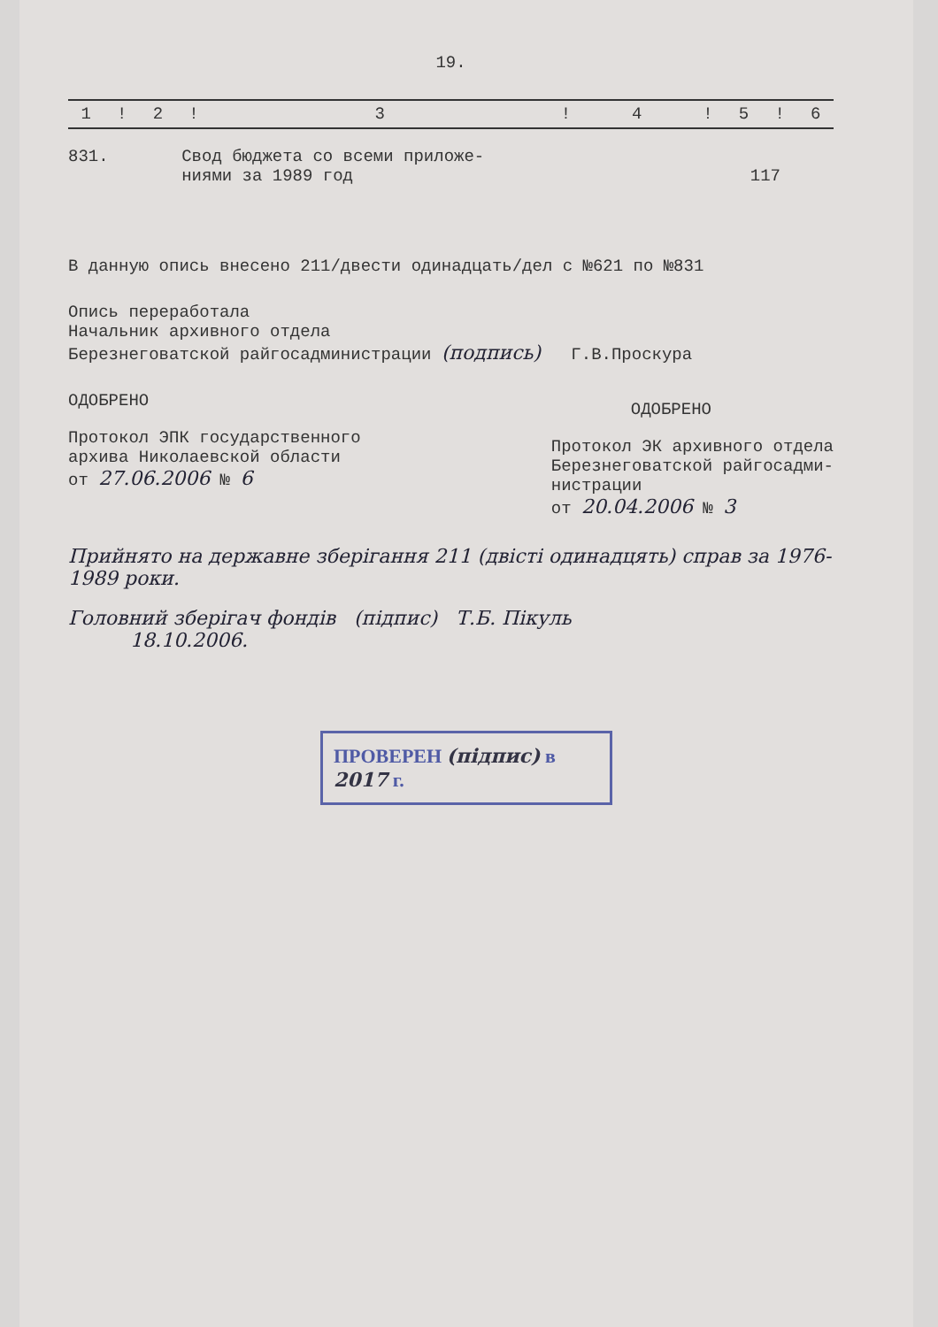19.
| 1 | ! | 2 | ! | 3 | ! | 4 | ! | 5 | ! | 6 |
831. Свод бюджета со всеми приложе-
ниями за 1989 год 117
В данную опись внесено 211/двести одинадцать/дел с №621 по №831
Опись переработала
Начальник архивного отдела
Березнеговатской райгосадминистрации (подпись) Г.В.Проскура
ОДОБРЕНО
Протокол ЭПК государственного
архива Николаевской области
от 27.06.2006 № 6
ОДОБРЕНО
Протокол ЭК архивного отдела
Березнеговатской райгосадми-
нистрации
от 20.04.2006 № 3
Прийнято на державне зберігання 211 (двісті одинадцять) справ за 1976-1989 роки.
Головний зберігач фондів (підпис) Т.Б. Пікуль
18.10.2006.
ПРОВЕРЕН (підпис) в 2017 г.